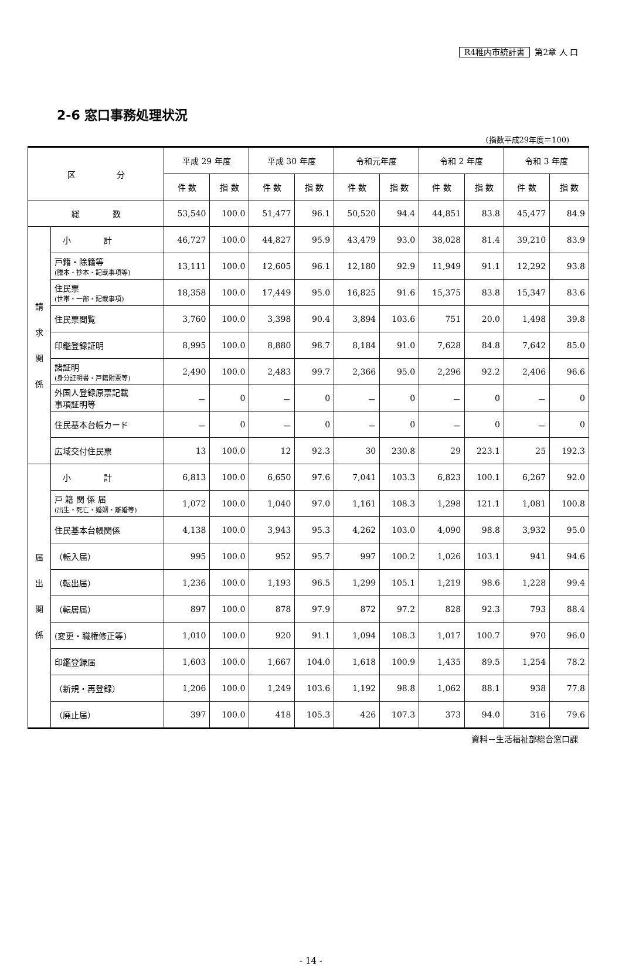R4稚内市統計書 第2章 人 口
2-6 窓口事務処理状況
(指数平成29年度＝100)
| 区 分 | | 平成 29 年度 | | 平成 30 年度 | | 令和元年度 | | 令和 2 年度 | | 令和 3 年度 | |
| --- | --- | --- | --- | --- | --- | --- | --- | --- | --- | --- | --- |
| | | 件 数 | 指 数 | 件 数 | 指 数 | 件 数 | 指 数 | 件 数 | 指 数 | 件 数 | 指 数 |
| 総 数 | | 53,540 | 100.0 | 51,477 | 96.1 | 50,520 | 94.4 | 44,851 | 83.8 | 45,477 | 84.9 |
| 請 求 関 係 | 小 計 | 46,727 | 100.0 | 44,827 | 95.9 | 43,479 | 93.0 | 38,028 | 81.4 | 39,210 | 83.9 |
| | 戸籍・除籍等 (謄本・抄本・記載事項等) | 13,111 | 100.0 | 12,605 | 96.1 | 12,180 | 92.9 | 11,949 | 91.1 | 12,292 | 93.8 |
| | 住民票 (世帯・一部・記載事項) | 18,358 | 100.0 | 17,449 | 95.0 | 16,825 | 91.6 | 15,375 | 83.8 | 15,347 | 83.6 |
| | 住民票閲覧 | 3,760 | 100.0 | 3,398 | 90.4 | 3,894 | 103.6 | 751 | 20.0 | 1,498 | 39.8 |
| | 印鑑登録証明 | 8,995 | 100.0 | 8,880 | 98.7 | 8,184 | 91.0 | 7,628 | 84.8 | 7,642 | 85.0 |
| | 諸証明 (身分証明書・戸籍附票等) | 2,490 | 100.0 | 2,483 | 99.7 | 2,366 | 95.0 | 2,296 | 92.2 | 2,406 | 96.6 |
| | 外国人登録原票記載 事項証明等 | － | 0 | － | 0 | － | 0 | － | 0 | － | 0 |
| | 住民基本台帳カード | － | 0 | － | 0 | － | 0 | － | 0 | － | 0 |
| | 広域交付住民票 | 13 | 100.0 | 12 | 92.3 | 30 | 230.8 | 29 | 223.1 | 25 | 192.3 |
| 届 出 関 係 | 小 計 | 6,813 | 100.0 | 6,650 | 97.6 | 7,041 | 103.3 | 6,823 | 100.1 | 6,267 | 92.0 |
| | 戸 籍 関 係 届 (出生・死亡・婚姻・離婚等) | 1,072 | 100.0 | 1,040 | 97.0 | 1,161 | 108.3 | 1,298 | 121.1 | 1,081 | 100.8 |
| | 住民基本台帳関係 | 4,138 | 100.0 | 3,943 | 95.3 | 4,262 | 103.0 | 4,090 | 98.8 | 3,932 | 95.0 |
| | （転入届） | 995 | 100.0 | 952 | 95.7 | 997 | 100.2 | 1,026 | 103.1 | 941 | 94.6 |
| | （転出届） | 1,236 | 100.0 | 1,193 | 96.5 | 1,299 | 105.1 | 1,219 | 98.6 | 1,228 | 99.4 |
| | （転居届） | 897 | 100.0 | 878 | 97.9 | 872 | 97.2 | 828 | 92.3 | 793 | 88.4 |
| | (変更・職権修正等) | 1,010 | 100.0 | 920 | 91.1 | 1,094 | 108.3 | 1,017 | 100.7 | 970 | 96.0 |
| | 印鑑登録届 | 1,603 | 100.0 | 1,667 | 104.0 | 1,618 | 100.9 | 1,435 | 89.5 | 1,254 | 78.2 |
| | （新規・再登録） | 1,206 | 100.0 | 1,249 | 103.6 | 1,192 | 98.8 | 1,062 | 88.1 | 938 | 77.8 |
| | （廃止届） | 397 | 100.0 | 418 | 105.3 | 426 | 107.3 | 373 | 94.0 | 316 | 79.6 |
資料－生活福祉部総合窓口課
- 14 -